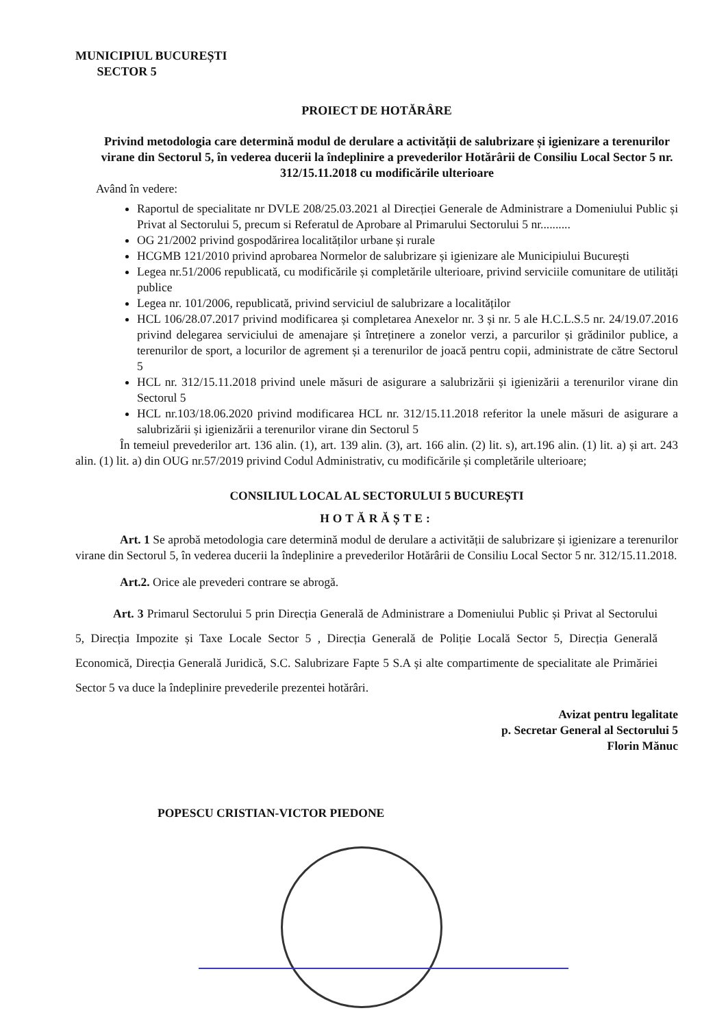MUNICIPIUL BUCUREȘTI
SECTOR 5
PROIECT DE HOTĂRÂRE
Privind metodologia care determină modul de derulare a activității de salubrizare și igienizare a terenurilor virane din Sectorul 5, în vederea ducerii la îndeplinire a prevederilor Hotărârii de Consiliu Local Sector 5 nr. 312/15.11.2018 cu modificările ulterioare
Având în vedere:
Raportul de specialitate nr DVLE 208/25.03.2021 al Direcției Generale de Administrare a Domeniului Public și Privat al Sectorului 5, precum si Referatul de Aprobare al Primarului Sectorului 5 nr..........
OG 21/2002 privind gospodărirea localităților urbane și rurale
HCGMB 121/2010 privind aprobarea Normelor de salubrizare și igienizare ale Municipiului București
Legea nr.51/2006 republicată, cu modificările și completările ulterioare, privind serviciile comunitare de utilități publice
Legea nr. 101/2006, republicată, privind serviciul de salubrizare a localităților
HCL 106/28.07.2017 privind modificarea și completarea Anexelor nr. 3 și nr. 5 ale H.C.L.S.5 nr. 24/19.07.2016 privind delegarea serviciului de amenajare și întreținere a zonelor verzi, a parcurilor și grădinilor publice, a terenurilor de sport, a locurilor de agrement și a terenurilor de joacă pentru copii, administrate de către Sectorul 5
HCL nr. 312/15.11.2018 privind unele măsuri de asigurare a salubrizării și igienizării a terenurilor virane din Sectorul 5
HCL nr.103/18.06.2020 privind modificarea HCL nr. 312/15.11.2018 referitor la unele măsuri de asigurare a salubrizării și igienizării a terenurilor virane din Sectorul 5
În temeiul prevederilor art. 136 alin. (1), art. 139 alin. (3), art. 166 alin. (2) lit. s), art.196 alin. (1) lit. a) și art. 243 alin. (1) lit. a) din OUG nr.57/2019 privind Codul Administrativ, cu modificările și completările ulterioare;
CONSILIUL LOCAL AL SECTORULUI 5 BUCUREȘTI
HOTĂRĂȘTE:
Art. 1 Se aprobă metodologia care determină modul de derulare a activității de salubrizare și igienizare a terenurilor virane din Sectorul 5, în vederea ducerii la îndeplinire a prevederilor Hotărârii de Consiliu Local Sector 5 nr. 312/15.11.2018.
Art.2. Orice ale prevederi contrare se abrogă.
Art. 3 Primarul Sectorului 5 prin Direcția Generală de Administrare a Domeniului Public și Privat al Sectorului 5, Direcția Impozite și Taxe Locale Sector 5 , Direcția Generală de Poliție Locală Sector 5, Direcția Generală Economică, Direcția Generală Juridică, S.C. Salubrizare Fapte 5 S.A și alte compartimente de specialitate ale Primăriei Sector 5 va duce la îndeplinire prevederile prezentei hotărâri.
Avizat pentru legalitate
p. Secretar General al Sectorului 5
Florin Mănuc
POPESCU CRISTIAN-VICTOR PIEDONE